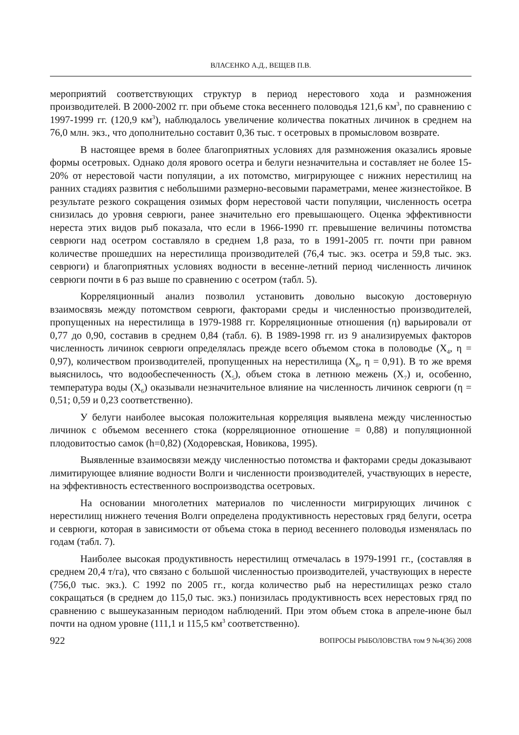ВЛАСЕНКО А.Д., ВЕЩЕВ П.В.
мероприятий соответствующих структур в период нерестового хода и размножения производителей. В 2000-2002 гг. при объеме стока весеннего половодья 121,6 км<sup>3</sup>, по сравнению с 1997-1999 гг. (120,9 км<sup>3</sup>), наблюдалось увеличение количества покатных личинок в среднем на 76,0 млн. экз., что дополнительно составит 0,36 тыс. т осетровых в промысловом возврате.
В настоящее время в более благоприятных условиях для размножения оказались яровые формы осетровых. Однако доля ярового осетра и белуги незначительна и составляет не более 15-20% от нерестовой части популяции, а их потомство, мигрирующее с нижних нерестилищ на ранних стадиях развития с небольшими размерно-весовыми параметрами, менее жизнестойкое. В результате резкого сокращения озимых форм нерестовой части популяции, численность осетра снизилась до уровня севрюги, ранее значительно его превышающего. Оценка эффективности нереста этих видов рыб показала, что если в 1966-1990 гг. превышение величины потомства севрюги над осетром составляло в среднем 1,8 раза, то в 1991-2005 гг. почти при равном количестве прошедших на нерестилища производителей (76,4 тыс. экз. осетра и 59,8 тыс. экз. севрюги) и благоприятных условиях водности в весенне-летний период численность личинок севрюги почти в 6 раз выше по сравнению с осетром (табл. 5).
Корреляционный анализ позволил установить довольно высокую достоверную взаимосвязь между потомством севрюги, факторами среды и численностью производителей, пропущенных на нерестилища в 1979-1988 гг. Корреляционные отношения (η) варьировали от 0,77 до 0,90, составив в среднем 0,84 (табл. 6). В 1989-1998 гг. из 9 анализируемых факторов численность личинок севрюги определялась прежде всего объемом стока в половодье (X<sub>4</sub>, η = 0,97), количеством производителей, пропущенных на нерестилища (X<sub>8</sub>, η = 0,91). В то же время выяснилось, что водообеспеченность (X<sub>5</sub>), объем стока в летнюю межень (X<sub>7</sub>) и, особенно, температура воды (X<sub>6</sub>) оказывали незначительное влияние на численность личинок севрюги (η = 0,51; 0,59 и 0,23 соответственно).
У белуги наиболее высокая положительная корреляция выявлена между численностью личинок с объемом весеннего стока (корреляционное отношение = 0,88) и популяционной плодовитостью самок (h=0,82) (Ходоревская, Новикова, 1995).
Выявленные взаимосвязи между численностью потомства и факторами среды доказывают лимитирующее влияние водности Волги и численности производителей, участвующих в нересте, на эффективность естественного воспроизводства осетровых.
На основании многолетних материалов по численности мигрирующих личинок с нерестилищ нижнего течения Волги определена продуктивность нерестовых гряд белуги, осетра и севрюги, которая в зависимости от объема стока в период весеннего половодья изменялась по годам (табл. 7).
Наиболее высокая продуктивность нерестилищ отмечалась в 1979-1991 гг., (составляя в среднем 20,4 т/га), что связано с большой численностью производителей, участвующих в нересте (756,0 тыс. экз.). С 1992 по 2005 гг., когда количество рыб на нерестилищах резко стало сокращаться (в среднем до 115,0 тыс. экз.) понизилась продуктивность всех нерестовых гряд по сравнению с вышеуказанным периодом наблюдений. При этом объем стока в апреле-июне был почти на одном уровне (111,1 и 115,5 км<sup>3</sup> соответственно).
922 ВОПРОСЫ РЫБОЛОВСТВА том 9 №4(36) 2008